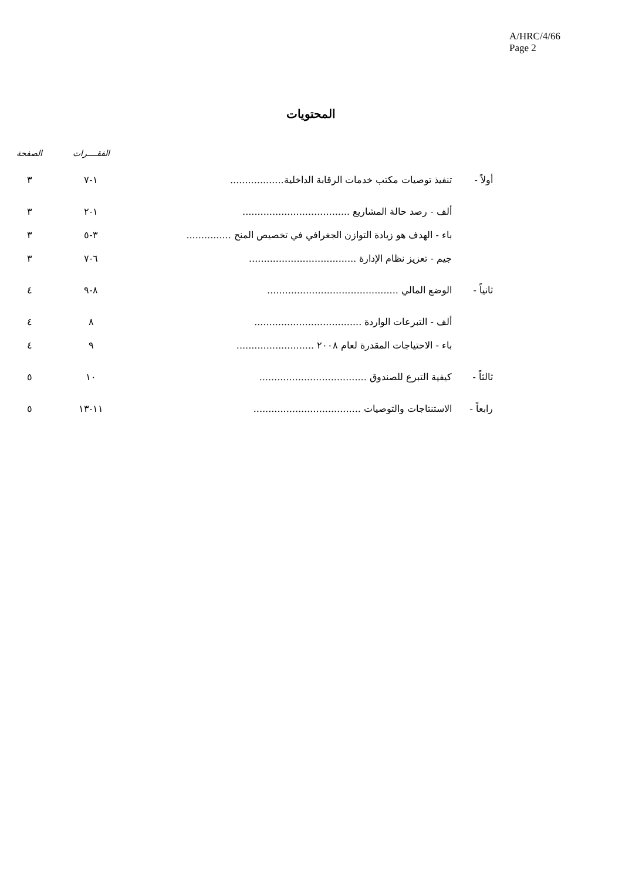A/HRC/4/66
Page 2
المحتويات
| | | | الفقــــرات | الصفحة |
| --- | --- | --- | --- | --- |
| أولاً - | تنفيذ توصيات مكتب خدمات الرقابة الداخلية.................. | | ١-٧ | ٣ |
| | ألف - رصد حالة المشاريع .................................... | | ١-٢ | ٣ |
| | باء - الهدف هو زيادة التوازن الجغرافي في تخصيص المنح ............... | | ٣-٥ | ٣ |
| | جيم - تعزيز نظام الإدارة .................................... | | ٦-٧ | ٣ |
| ثانياً - | الوضع المالي ............................................ | | ٨-٩ | ٤ |
| | ألف - التبرعات الواردة .................................... | | ٨ | ٤ |
| | باء - الاحتياجات المقدرة لعام ٢٠٠٨ .......................... | | ٩ | ٤ |
| ثالثاً - | كيفية التبرع للصندوق .................................... | | ١٠ | ٥ |
| رابعاً - | الاستنتاجات والتوصيات .................................... | | ١١-١٣ | ٥ |